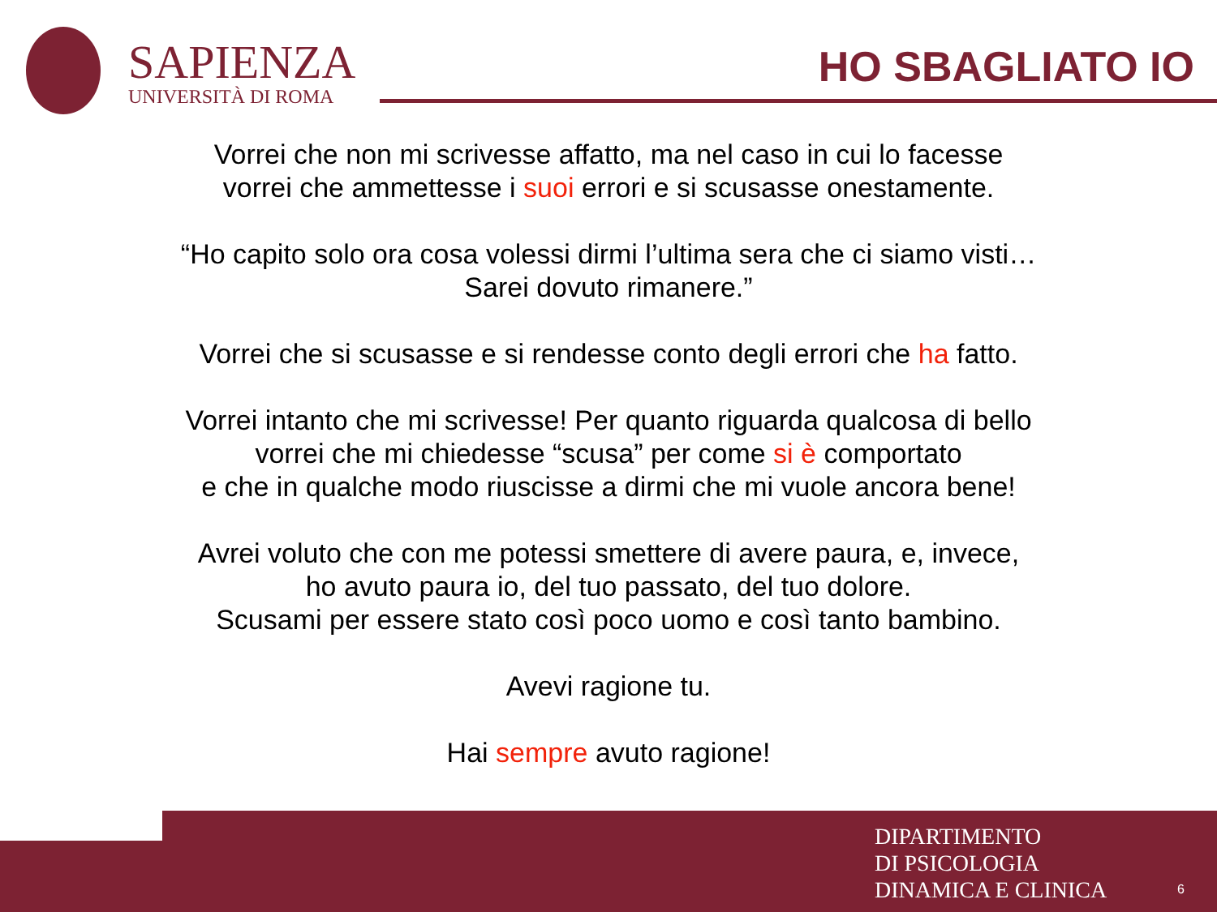SAPIENZA
UNIVERSITÀ DI ROMA
HO SBAGLIATO IO
Vorrei che non mi scrivesse affatto, ma nel caso in cui lo facesse
vorrei che ammettesse i suoi errori e si scusasse onestamente.
“Ho capito solo ora cosa volessi dirmi l’ultima sera che ci siamo visti…
Sarei dovuto rimanere.”
Vorrei che si scusasse e si rendesse conto degli errori che ha fatto.
Vorrei intanto che mi scrivesse! Per quanto riguarda qualcosa di bello
vorrei che mi chiedesse “scusa” per come si è comportato
e che in qualche modo riuscisse a dirmi che mi vuole ancora bene!
Avrei voluto che con me potessi smettere di avere paura, e, invece,
ho avuto paura io, del tuo passato, del tuo dolore.
Scusami per essere stato così poco uomo e così tanto bambino.
Avevi ragione tu.
Hai sempre avuto ragione!
DIPARTIMENTO
DI PSICOLOGIA
DINAMICA E CLINICA
6